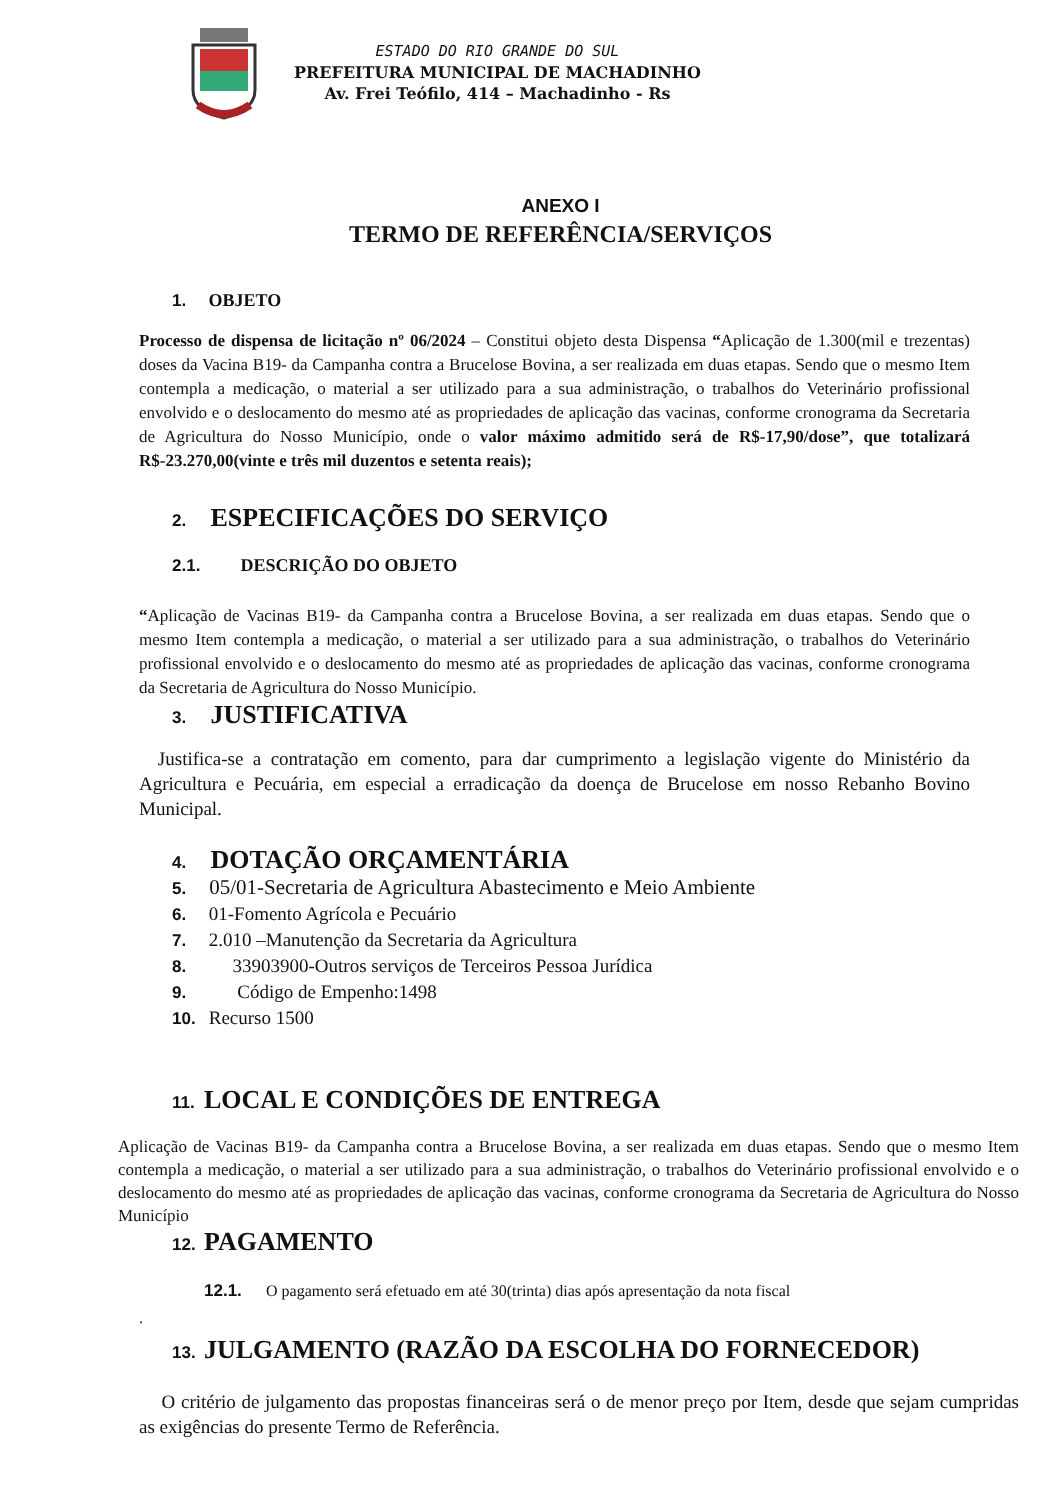ESTADO DO RIO GRANDE DO SUL
PREFEITURA MUNICIPAL DE MACHADINHO
Av. Frei Teófilo, 414 – Machadinho - Rs
ANEXO I
TERMO DE REFERÊNCIA/SERVIÇOS
1. OBJETO
Processo de dispensa de licitação nº 06/2024 – Constitui objeto desta Dispensa “Aplicação de 1.300(mil e trezentas) doses da Vacina B19- da Campanha contra a Brucelose Bovina, a ser realizada em duas etapas. Sendo que o mesmo Item contempla a medicação, o material a ser utilizado para a sua administração, o trabalhos do Veterinário profissional envolvido e o deslocamento do mesmo até as propriedades de aplicação das vacinas, conforme cronograma da Secretaria de Agricultura do Nosso Município, onde o valor máximo admitido será de R$-17,90/dose”, que totalizará R$-23.270,00(vinte e três mil duzentos e setenta reais);
2. ESPECIFICAÇÕES DO SERVIÇO
2.1. DESCRIÇÃO DO OBJETO
“Aplicação de Vacinas B19- da Campanha contra a Brucelose Bovina, a ser realizada em duas etapas. Sendo que o mesmo Item contempla a medicação, o material a ser utilizado para a sua administração, o trabalhos do Veterinário profissional envolvido e o deslocamento do mesmo até as propriedades de aplicação das vacinas, conforme cronograma da Secretaria de Agricultura do Nosso Município.
3. JUSTIFICATIVA
Justifica-se a contratação em comento, para dar cumprimento a legislação vigente do Ministério da Agricultura e Pecuária, em especial a erradicação da doença de Brucelose em nosso Rebanho Bovino Municipal.
4. DOTAÇÃO ORÇAMENTÁRIA
5. 05/01-Secretaria de Agricultura Abastecimento e Meio Ambiente
6. 01-Fomento Agrícola e Pecuário
7. 2.010 –Manutenção da Secretaria da Agricultura
8. 33903900-Outros serviços de Terceiros Pessoa Jurídica
9. Código de Empenho:1498
10. Recurso 1500
11. LOCAL E CONDIÇÕES DE ENTREGA
Aplicação de Vacinas B19- da Campanha contra a Brucelose Bovina, a ser realizada em duas etapas. Sendo que o mesmo Item contempla a medicação, o material a ser utilizado para a sua administração, o trabalhos do Veterinário profissional envolvido e o deslocamento do mesmo até as propriedades de aplicação das vacinas, conforme cronograma da Secretaria de Agricultura do Nosso Município
12. PAGAMENTO
12.1. O pagamento será efetuado em até 30(trinta) dias após apresentação da nota fiscal
.
13. JULGAMENTO (RAZÃO DA ESCOLHA DO FORNECEDOR)
O critério de julgamento das propostas financeiras será o de menor preço por Item, desde que sejam cumpridas as exigências do presente Termo de Referência.